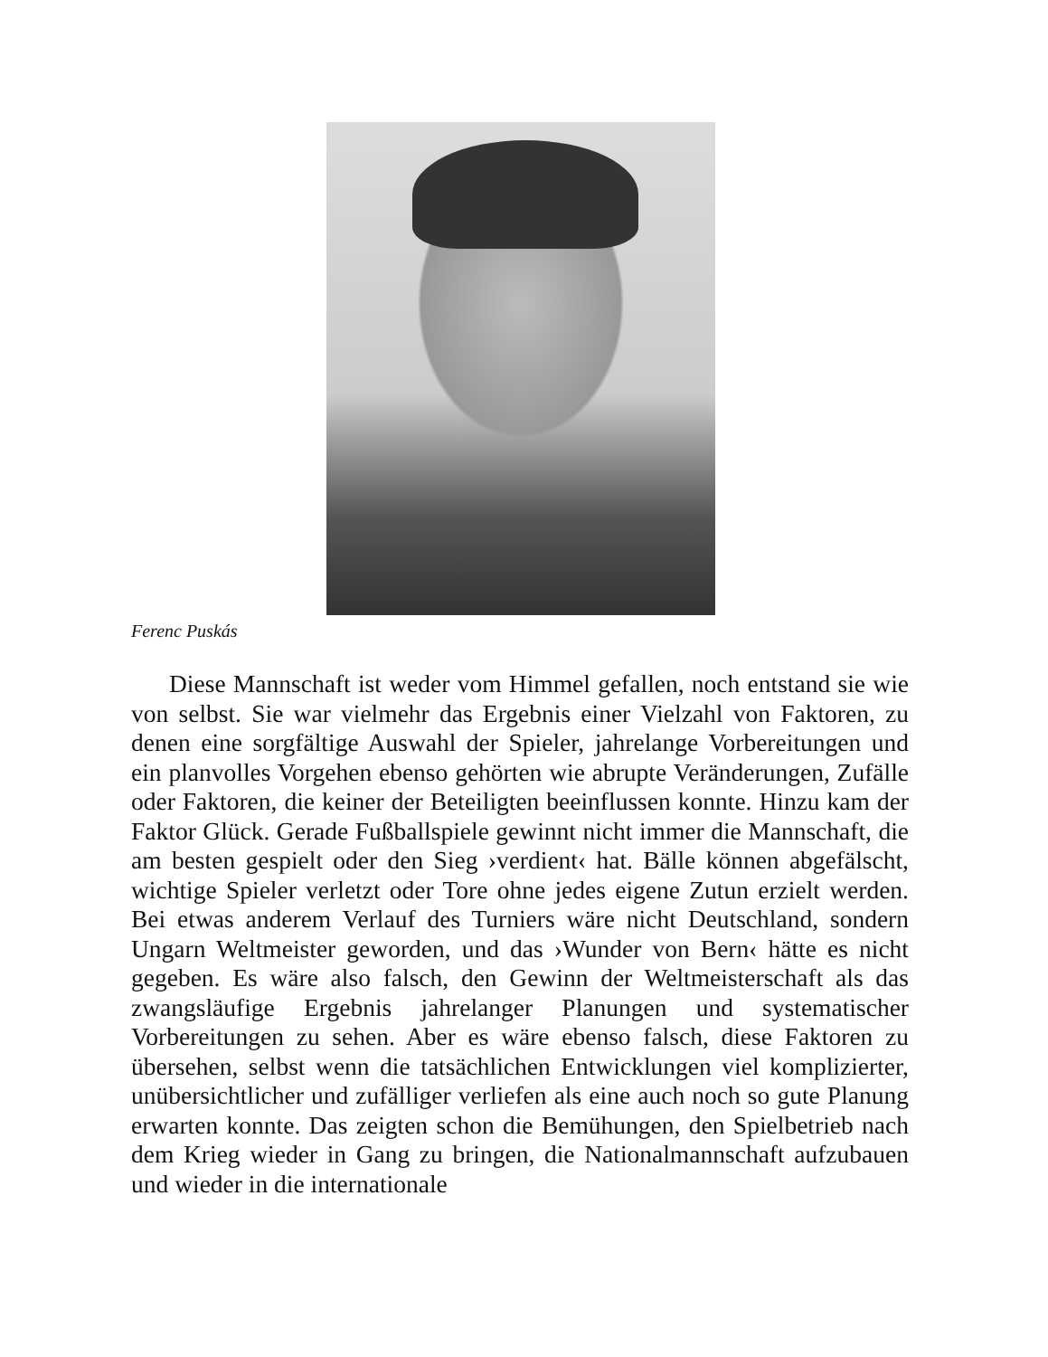Ferenc Puskás
Diese Mannschaft ist weder vom Himmel gefallen, noch entstand sie wie von selbst. Sie war vielmehr das Ergebnis einer Vielzahl von Faktoren, zu denen eine sorgfältige Auswahl der Spieler, jahrelange Vorbereitungen und ein planvolles Vorgehen ebenso gehörten wie abrupte Veränderungen, Zufälle oder Faktoren, die keiner der Beteiligten beeinflussen konnte. Hinzu kam der Faktor Glück. Gerade Fußballspiele gewinnt nicht immer die Mannschaft, die am besten gespielt oder den Sieg ›verdient‹ hat. Bälle können abgefälscht, wichtige Spieler verletzt oder Tore ohne jedes eigene Zutun erzielt werden. Bei etwas anderem Verlauf des Turniers wäre nicht Deutschland, sondern Ungarn Weltmeister geworden, und das ›Wunder von Bern‹ hätte es nicht gegeben. Es wäre also falsch, den Gewinn der Weltmeisterschaft als das zwangsläufige Ergebnis jahrelanger Planungen und systematischer Vorbereitungen zu sehen. Aber es wäre ebenso falsch, diese Faktoren zu übersehen, selbst wenn die tatsächlichen Entwicklungen viel komplizierter, unübersichtlicher und zufälliger verliefen als eine auch noch so gute Planung erwarten konnte. Das zeigten schon die Bemühungen, den Spielbetrieb nach dem Krieg wieder in Gang zu bringen, die Nationalmannschaft aufzubauen und wieder in die internationale